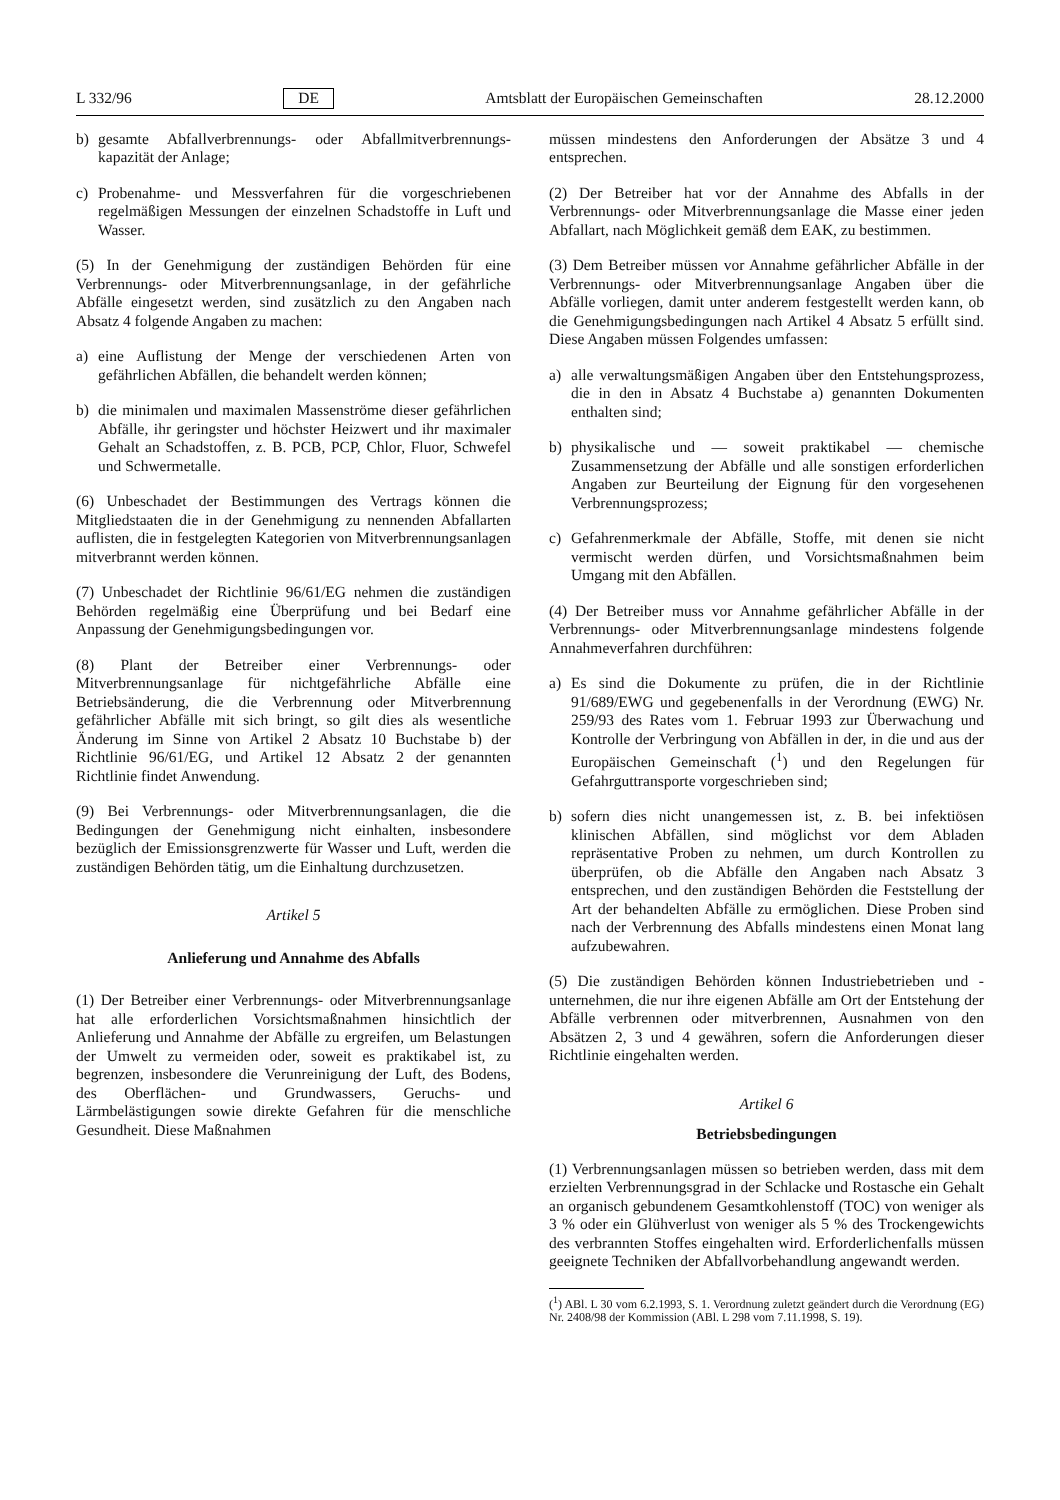L 332/96 DE Amtsblatt der Europäischen Gemeinschaften 28.12.2000
b) gesamte Abfallverbrennungs- oder Abfallmitverbrennungs-kapazität der Anlage;
c) Probenahme- und Messverfahren für die vorgeschriebenen regelmäßigen Messungen der einzelnen Schadstoffe in Luft und Wasser.
(5) In der Genehmigung der zuständigen Behörden für eine Verbrennungs- oder Mitverbrennungsanlage, in der gefährliche Abfälle eingesetzt werden, sind zusätzlich zu den Angaben nach Absatz 4 folgende Angaben zu machen:
a) eine Auflistung der Menge der verschiedenen Arten von gefährlichen Abfällen, die behandelt werden können;
b) die minimalen und maximalen Massenströme dieser gefährlichen Abfälle, ihr geringster und höchster Heizwert und ihr maximaler Gehalt an Schadstoffen, z. B. PCB, PCP, Chlor, Fluor, Schwefel und Schwermetalle.
(6) Unbeschadet der Bestimmungen des Vertrags können die Mitgliedstaaten die in der Genehmigung zu nennenden Abfallarten auflisten, die in festgelegten Kategorien von Mitverbrennungsanlagen mitverbrannt werden können.
(7) Unbeschadet der Richtlinie 96/61/EG nehmen die zuständigen Behörden regelmäßig eine Überprüfung und bei Bedarf eine Anpassung der Genehmigungsbedingungen vor.
(8) Plant der Betreiber einer Verbrennungs- oder Mitverbrennungsanlage für nichtgefährliche Abfälle eine Betriebsänderung, die die Verbrennung oder Mitverbrennung gefährlicher Abfälle mit sich bringt, so gilt dies als wesentliche Änderung im Sinne von Artikel 2 Absatz 10 Buchstabe b) der Richtlinie 96/61/EG, und Artikel 12 Absatz 2 der genannten Richtlinie findet Anwendung.
(9) Bei Verbrennungs- oder Mitverbrennungsanlagen, die die Bedingungen der Genehmigung nicht einhalten, insbesondere bezüglich der Emissionsgrenzwerte für Wasser und Luft, werden die zuständigen Behörden tätig, um die Einhaltung durchzusetzen.
Artikel 5
Anlieferung und Annahme des Abfalls
(1) Der Betreiber einer Verbrennungs- oder Mitverbrennungsanlage hat alle erforderlichen Vorsichtsmaßnahmen hinsichtlich der Anlieferung und Annahme der Abfälle zu ergreifen, um Belastungen der Umwelt zu vermeiden oder, soweit es praktikabel ist, zu begrenzen, insbesondere die Verunreinigung der Luft, des Bodens, des Oberflächen- und Grundwassers, Geruchs- und Lärmbelästigungen sowie direkte Gefahren für die menschliche Gesundheit. Diese Maßnahmen
müssen mindestens den Anforderungen der Absätze 3 und 4 entsprechen.
(2) Der Betreiber hat vor der Annahme des Abfalls in der Verbrennungs- oder Mitverbrennungsanlage die Masse einer jeden Abfallart, nach Möglichkeit gemäß dem EAK, zu bestimmen.
(3) Dem Betreiber müssen vor Annahme gefährlicher Abfälle in der Verbrennungs- oder Mitverbrennungsanlage Angaben über die Abfälle vorliegen, damit unter anderem festgestellt werden kann, ob die Genehmigungsbedingungen nach Artikel 4 Absatz 5 erfüllt sind. Diese Angaben müssen Folgendes umfassen:
a) alle verwaltungsmäßigen Angaben über den Entstehungsprozess, die in den in Absatz 4 Buchstabe a) genannten Dokumenten enthalten sind;
b) physikalische und — soweit praktikabel — chemische Zusammensetzung der Abfälle und alle sonstigen erforderlichen Angaben zur Beurteilung der Eignung für den vorgesehenen Verbrennungsprozess;
c) Gefahrenmerkmale der Abfälle, Stoffe, mit denen sie nicht vermischt werden dürfen, und Vorsichtsmaßnahmen beim Umgang mit den Abfällen.
(4) Der Betreiber muss vor Annahme gefährlicher Abfälle in der Verbrennungs- oder Mitverbrennungsanlage mindestens folgende Annahmeverfahren durchführen:
a) Es sind die Dokumente zu prüfen, die in der Richtlinie 91/689/EWG und gegebenenfalls in der Verordnung (EWG) Nr. 259/93 des Rates vom 1. Februar 1993 zur Überwachung und Kontrolle der Verbringung von Abfällen in der, in die und aus der Europäischen Gemeinschaft (<sup>1</sup>) und den Regelungen für Gefahrguttransporte vorgeschrieben sind;
b) sofern dies nicht unangemessen ist, z. B. bei infektiösen klinischen Abfällen, sind möglichst vor dem Abladen repräsentative Proben zu nehmen, um durch Kontrollen zu überprüfen, ob die Abfälle den Angaben nach Absatz 3 entsprechen, und den zuständigen Behörden die Feststellung der Art der behandelten Abfälle zu ermöglichen. Diese Proben sind nach der Verbrennung des Abfalls mindestens einen Monat lang aufzubewahren.
(5) Die zuständigen Behörden können Industriebetrieben und -unternehmen, die nur ihre eigenen Abfälle am Ort der Entstehung der Abfälle verbrennen oder mitverbrennen, Ausnahmen von den Absätzen 2, 3 und 4 gewähren, sofern die Anforderungen dieser Richtlinie eingehalten werden.
Artikel 6
Betriebsbedingungen
(1) Verbrennungsanlagen müssen so betrieben werden, dass mit dem erzielten Verbrennungsgrad in der Schlacke und Rostasche ein Gehalt an organisch gebundenem Gesamtkohlenstoff (TOC) von weniger als 3 % oder ein Glühverlust von weniger als 5 % des Trockengewichts des verbrannten Stoffes eingehalten wird. Erforderlichenfalls müssen geeignete Techniken der Abfallvorbehandlung angewandt werden.
(<sup>1</sup>) ABl. L 30 vom 6.2.1993, S. 1. Verordnung zuletzt geändert durch die Verordnung (EG) Nr. 2408/98 der Kommission (ABl. L 298 vom 7.11.1998, S. 19).